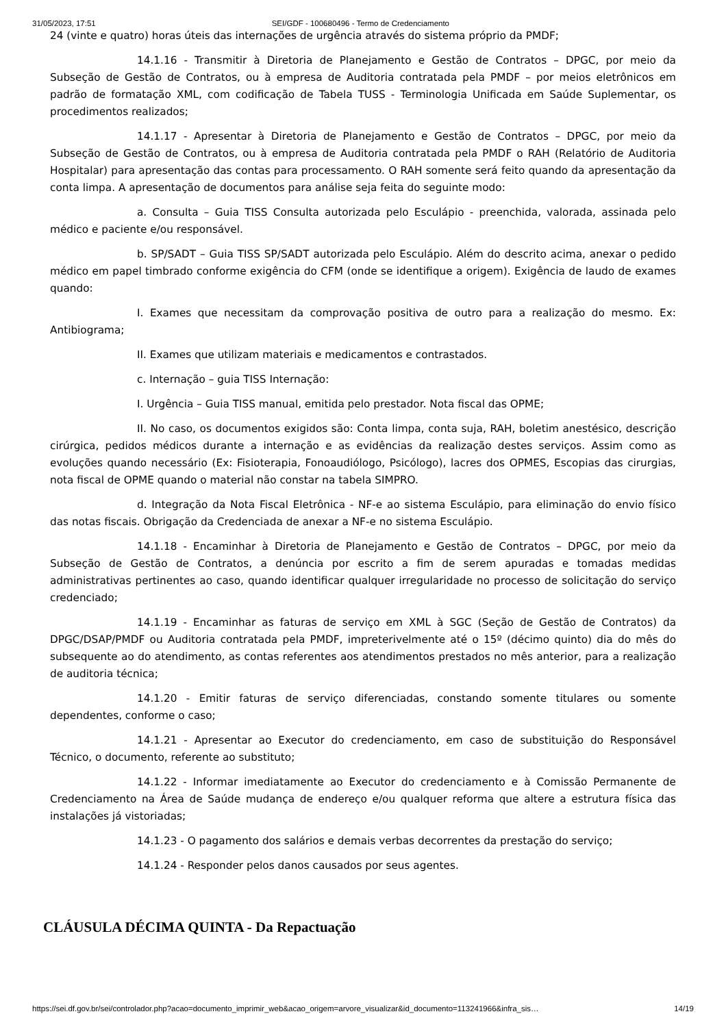31/05/2023, 17:51 SEI/GDF - 100680496 - Termo de Credenciamento
24 (vinte e quatro) horas úteis das internações de urgência através do sistema próprio da PMDF;
14.1.16 - Transmitir à Diretoria de Planejamento e Gestão de Contratos – DPGC, por meio da Subseção de Gestão de Contratos, ou à empresa de Auditoria contratada pela PMDF – por meios eletrônicos em padrão de formatação XML, com codificação de Tabela TUSS - Terminologia Unificada em Saúde Suplementar, os procedimentos realizados;
14.1.17 - Apresentar à Diretoria de Planejamento e Gestão de Contratos – DPGC, por meio da Subseção de Gestão de Contratos, ou à empresa de Auditoria contratada pela PMDF o RAH (Relatório de Auditoria Hospitalar) para apresentação das contas para processamento. O RAH somente será feito quando da apresentação da conta limpa. A apresentação de documentos para análise seja feita do seguinte modo:
a. Consulta – Guia TISS Consulta autorizada pelo Esculápio - preenchida, valorada, assinada pelo médico e paciente e/ou responsável.
b. SP/SADT – Guia TISS SP/SADT autorizada pelo Esculápio. Além do descrito acima, anexar o pedido médico em papel timbrado conforme exigência do CFM (onde se identifique a origem). Exigência de laudo de exames quando:
I. Exames que necessitam da comprovação positiva de outro para a realização do mesmo. Ex: Antibiograma;
II. Exames que utilizam materiais e medicamentos e contrastados.
c. Internação – guia TISS Internação:
I. Urgência – Guia TISS manual, emitida pelo prestador. Nota fiscal das OPME;
II. No caso, os documentos exigidos são: Conta limpa, conta suja, RAH, boletim anestésico, descrição cirúrgica, pedidos médicos durante a internação e as evidências da realização destes serviços. Assim como as evoluções quando necessário (Ex: Fisioterapia, Fonoaudiólogo, Psicólogo), lacres dos OPMES, Escopias das cirurgias, nota fiscal de OPME quando o material não constar na tabela SIMPRO.
d. Integração da Nota Fiscal Eletrônica - NF-e ao sistema Esculápio, para eliminação do envio físico das notas fiscais. Obrigação da Credenciada de anexar a NF-e no sistema Esculápio.
14.1.18 - Encaminhar à Diretoria de Planejamento e Gestão de Contratos – DPGC, por meio da Subseção de Gestão de Contratos, a denúncia por escrito a fim de serem apuradas e tomadas medidas administrativas pertinentes ao caso, quando identificar qualquer irregularidade no processo de solicitação do serviço credenciado;
14.1.19 - Encaminhar as faturas de serviço em XML à SGC (Seção de Gestão de Contratos) da DPGC/DSAP/PMDF ou Auditoria contratada pela PMDF, impreterivelmente até o 15º (décimo quinto) dia do mês do subsequente ao do atendimento, as contas referentes aos atendimentos prestados no mês anterior, para a realização de auditoria técnica;
14.1.20 - Emitir faturas de serviço diferenciadas, constando somente titulares ou somente dependentes, conforme o caso;
14.1.21 - Apresentar ao Executor do credenciamento, em caso de substituição do Responsável Técnico, o documento, referente ao substituto;
14.1.22 - Informar imediatamente ao Executor do credenciamento e à Comissão Permanente de Credenciamento na Área de Saúde mudança de endereço e/ou qualquer reforma que altere a estrutura física das instalações já vistoriadas;
14.1.23 - O pagamento dos salários e demais verbas decorrentes da prestação do serviço;
14.1.24 - Responder pelos danos causados por seus agentes.
CLÁUSULA DÉCIMA QUINTA - Da Repactuação
https://sei.df.gov.br/sei/controlador.php?acao=documento_imprimir_web&acao_origem=arvore_visualizar&id_documento=113241966&infra_sis… 14/19